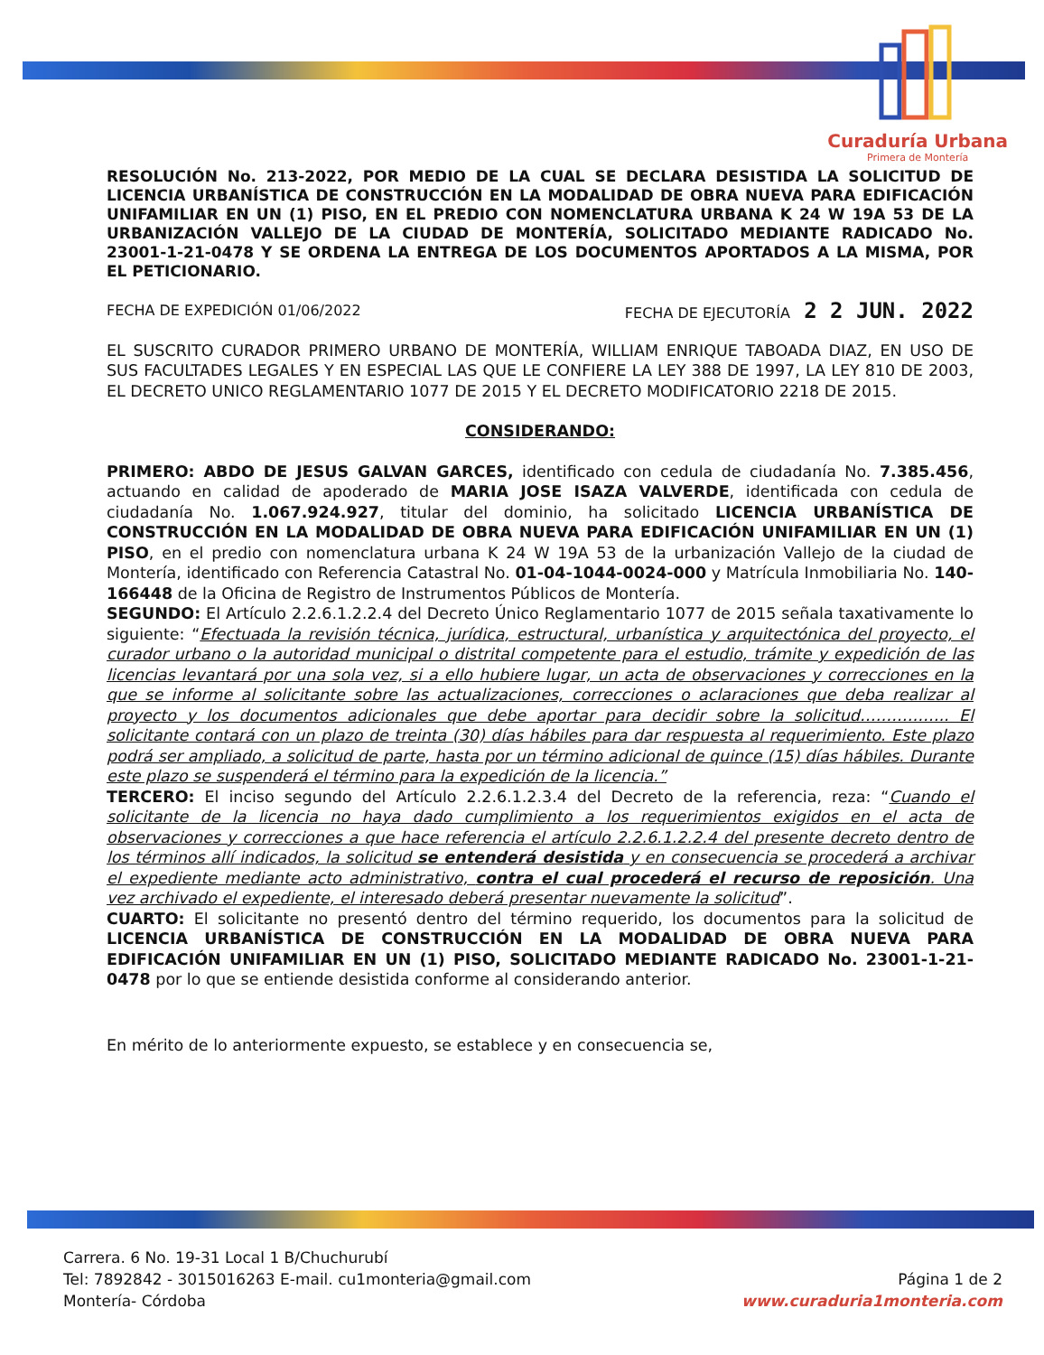Curaduría Urbana
Primera de Montería
RESOLUCIÓN No. 213-2022, POR MEDIO DE LA CUAL SE DECLARA DESISTIDA LA SOLICITUD DE LICENCIA URBANÍSTICA DE CONSTRUCCIÓN EN LA MODALIDAD DE OBRA NUEVA PARA EDIFICACIÓN UNIFAMILIAR EN UN (1) PISO, EN EL PREDIO CON NOMENCLATURA URBANA K 24 W 19A 53 DE LA URBANIZACIÓN VALLEJO DE LA CIUDAD DE MONTERÍA, SOLICITADO MEDIANTE RADICADO No. 23001-1-21-0478 Y SE ORDENA LA ENTREGA DE LOS DOCUMENTOS APORTADOS A LA MISMA, POR EL PETICIONARIO.
FECHA DE EXPEDICIÓN 01/06/2022 FECHA DE EJECUTORÍA 2 2 JUN. 2022
EL SUSCRITO CURADOR PRIMERO URBANO DE MONTERÍA, WILLIAM ENRIQUE TABOADA DIAZ, EN USO DE SUS FACULTADES LEGALES Y EN ESPECIAL LAS QUE LE CONFIERE LA LEY 388 DE 1997, LA LEY 810 DE 2003, EL DECRETO UNICO REGLAMENTARIO 1077 DE 2015 Y EL DECRETO MODIFICATORIO 2218 DE 2015.
CONSIDERANDO:
PRIMERO: ABDO DE JESUS GALVAN GARCES, identificado con cedula de ciudadanía No. 7.385.456, actuando en calidad de apoderado de MARIA JOSE ISAZA VALVERDE, identificada con cedula de ciudadanía No. 1.067.924.927, titular del dominio, ha solicitado LICENCIA URBANÍSTICA DE CONSTRUCCIÓN EN LA MODALIDAD DE OBRA NUEVA PARA EDIFICACIÓN UNIFAMILIAR EN UN (1) PISO, en el predio con nomenclatura urbana K 24 W 19A 53 de la urbanización Vallejo de la ciudad de Montería, identificado con Referencia Catastral No. 01-04-1044-0024-000 y Matrícula Inmobiliaria No. 140-166448 de la Oficina de Registro de Instrumentos Públicos de Montería.
SEGUNDO: El Artículo 2.2.6.1.2.2.4 del Decreto Único Reglamentario 1077 de 2015 señala taxativamente lo siguiente: “Efectuada la revisión técnica, jurídica, estructural, urbanística y arquitectónica del proyecto, el curador urbano o la autoridad municipal o distrital competente para el estudio, trámite y expedición de las licencias levantará por una sola vez, si a ello hubiere lugar, un acta de observaciones y correcciones en la que se informe al solicitante sobre las actualizaciones, correcciones o aclaraciones que deba realizar al proyecto y los documentos adicionales que debe aportar para decidir sobre la solicitud…………….. El solicitante contará con un plazo de treinta (30) días hábiles para dar respuesta al requerimiento. Este plazo podrá ser ampliado, a solicitud de parte, hasta por un término adicional de quince (15) días hábiles. Durante este plazo se suspenderá el término para la expedición de la licencia.”
TERCERO: El inciso segundo del Artículo 2.2.6.1.2.3.4 del Decreto de la referencia, reza: “Cuando el solicitante de la licencia no haya dado cumplimiento a los requerimientos exigidos en el acta de observaciones y correcciones a que hace referencia el artículo 2.2.6.1.2.2.4 del presente decreto dentro de los términos allí indicados, la solicitud se entenderá desistida y en consecuencia se procederá a archivar el expediente mediante acto administrativo, contra el cual procederá el recurso de reposición. Una vez archivado el expediente, el interesado deberá presentar nuevamente la solicitud”.
CUARTO: El solicitante no presentó dentro del término requerido, los documentos para la solicitud de LICENCIA URBANÍSTICA DE CONSTRUCCIÓN EN LA MODALIDAD DE OBRA NUEVA PARA EDIFICACIÓN UNIFAMILIAR EN UN (1) PISO, SOLICITADO MEDIANTE RADICADO No. 23001-1-21-0478 por lo que se entiende desistida conforme al considerando anterior.
En mérito de lo anteriormente expuesto, se establece y en consecuencia se,
Carrera. 6 No. 19-31 Local 1 B/Chuchurubí
Tel: 7892842 - 3015016263 E-mail. cu1monteria@gmail.com
Montería- Córdoba
Página 1 de 2
www.curaduria1monteria.com